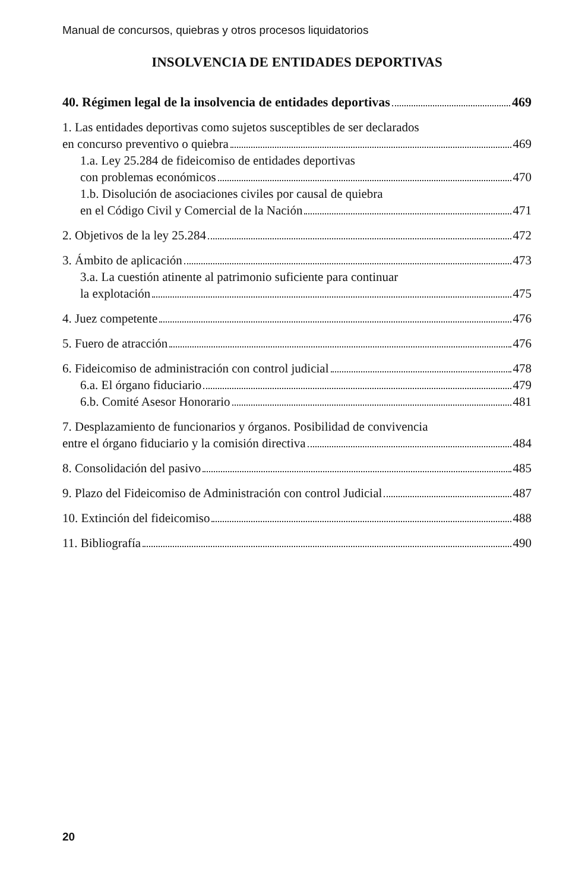Manual de concursos, quiebras y otros procesos liquidatorios
INSOLVENCIA DE ENTIDADES DEPORTIVAS
40. Régimen legal de la insolvencia de entidades deportivas 469
1. Las entidades deportivas como sujetos susceptibles de ser declarados
en concurso preventivo o quiebra 469
1.a. Ley 25.284 de fideicomiso de entidades deportivas
con problemas económicos 470
1.b. Disolución de asociaciones civiles por causal de quiebra
en el Código Civil y Comercial de la Nación 471
2. Objetivos de la ley 25.284 472
3. Ámbito de aplicación 473
3.a. La cuestión atinente al patrimonio suficiente para continuar
la explotación 475
4. Juez competente 476
5. Fuero de atracción 476
6. Fideicomiso de administración con control judicial 478
6.a. El órgano fiduciario 479
6.b. Comité Asesor Honorario 481
7. Desplazamiento de funcionarios y órganos. Posibilidad de convivencia
entre el órgano fiduciario y la comisión directiva 484
8. Consolidación del pasivo 485
9. Plazo del Fideicomiso de Administración con control Judicial 487
10. Extinción del fideicomiso 488
11. Bibliografía 490
20